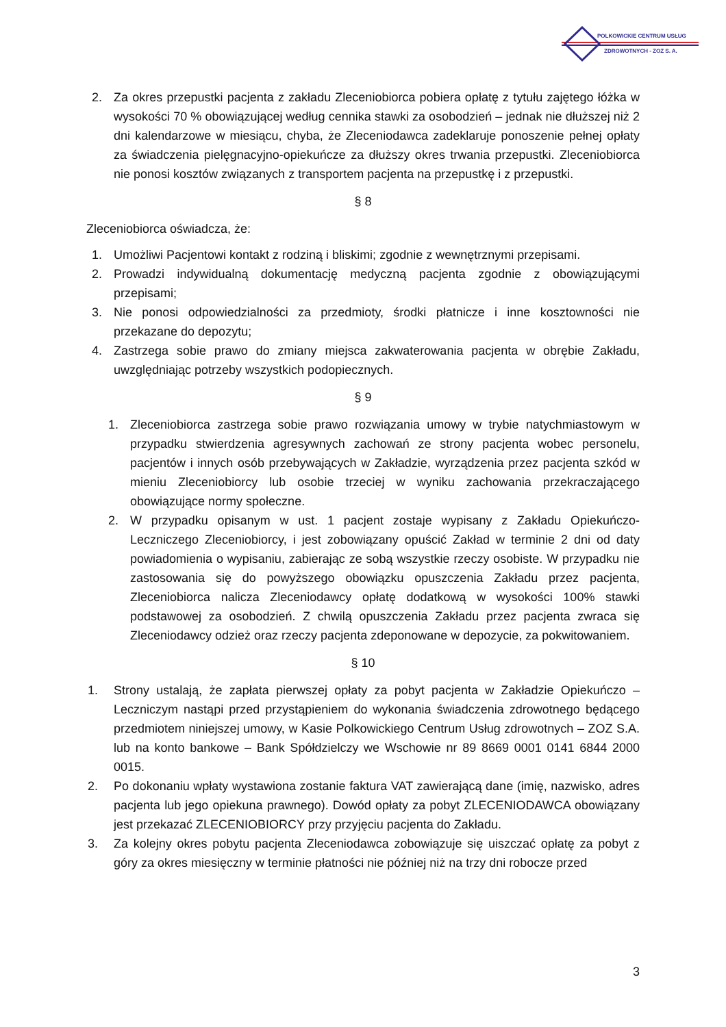POLKOWICKIE CENTRUM USŁUG
ZDROWOTNYCH - ZOZ S. A.
2. Za okres przepustki pacjenta z zakładu Zleceniobiorca pobiera opłatę z tytułu zajętego łóżka w wysokości 70 % obowiązującej według cennika stawki za osobodzień – jednak nie dłuższej niż 2 dni kalendarzowe w miesiącu, chyba, że Zleceniodawca zadeklaruje ponoszenie pełnej opłaty za świadczenia pielęgnacyjno-opiekuńcze za dłuższy okres trwania przepustki. Zleceniobiorca nie ponosi kosztów związanych z transportem pacjenta na przepustkę i z przepustki.
§ 8
Zleceniobiorca oświadcza, że:
1. Umożliwi Pacjentowi kontakt z rodziną i bliskimi; zgodnie z wewnętrznymi przepisami.
2. Prowadzi indywidualną dokumentację medyczną pacjenta zgodnie z obowiązującymi przepisami;
3. Nie ponosi odpowiedzialności za przedmioty, środki płatnicze i inne kosztowności nie przekazane do depozytu;
4. Zastrzega sobie prawo do zmiany miejsca zakwaterowania pacjenta w obrębie Zakładu, uwzględniając potrzeby wszystkich podopiecznych.
§ 9
1. Zleceniobiorca zastrzega sobie prawo rozwiązania umowy w trybie natychmiastowym w przypadku stwierdzenia agresywnych zachowań ze strony pacjenta wobec personelu, pacjentów i innych osób przebywających w Zakładzie, wyrządzenia przez pacjenta szkód w mieniu Zleceniobiorcy lub osobie trzeciej w wyniku zachowania przekraczającego obowiązujące normy społeczne.
2. W przypadku opisanym w ust. 1 pacjent zostaje wypisany z Zakładu Opiekuńczo-Leczniczego Zleceniobiorcy, i jest zobowiązany opuścić Zakład w terminie 2 dni od daty powiadomienia o wypisaniu, zabierając ze sobą wszystkie rzeczy osobiste. W przypadku nie zastosowania się do powyższego obowiązku opuszczenia Zakładu przez pacjenta, Zleceniobiorca nalicza Zleceniodawcy opłatę dodatkową w wysokości 100% stawki podstawowej za osobodzień. Z chwilą opuszczenia Zakładu przez pacjenta zwraca się Zleceniodawcy odzież oraz rzeczy pacjenta zdeponowane w depozycie, za pokwitowaniem.
§ 10
1. Strony ustalają, że zapłata pierwszej opłaty za pobyt pacjenta w Zakładzie Opiekuńczo – Leczniczym nastąpi przed przystąpieniem do wykonania świadczenia zdrowotnego będącego przedmiotem niniejszej umowy, w Kasie Polkowickiego Centrum Usług zdrowotnych – ZOZ S.A. lub na konto bankowe – Bank Spółdzielczy we Wschowie nr 89 8669 0001 0141 6844 2000 0015.
2. Po dokonaniu wpłaty wystawiona zostanie faktura VAT zawierającą dane (imię, nazwisko, adres pacjenta lub jego opiekuna prawnego). Dowód opłaty za pobyt ZLECENIODAWCA obowiązany jest przekazać ZLECENIOBIORCY przy przyjęciu pacjenta do Zakładu.
3. Za kolejny okres pobytu pacjenta Zleceniodawca zobowiązuje się uiszczać opłatę za pobyt z góry za okres miesięczny w terminie płatności nie później niż na trzy dni robocze przed
3